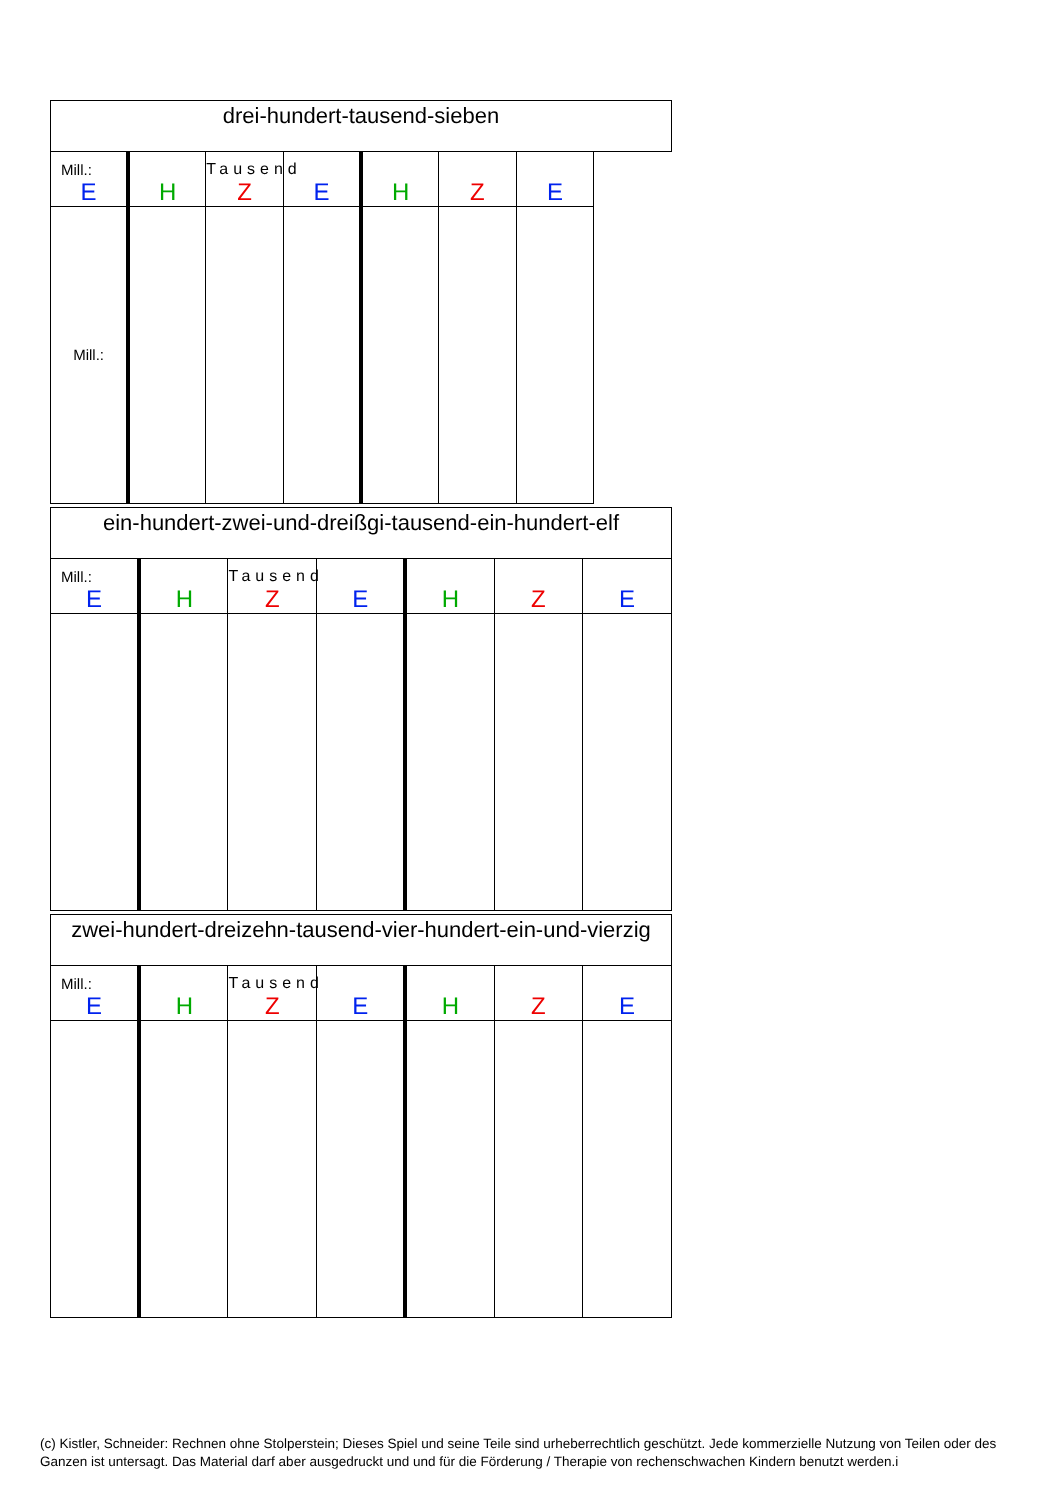| drei-hundert-tausend-sieben | | | | | | | |
| Mill.: E | H | Tausend Z | E | H | Z | E | |
| Mill.: | | | | | | | |
| ein-hundert-zwei-und-dreißgi-tausend-ein-hundert-elf | | | | | | |
| Mill.: E | H | Tausend Z | E | H | Z | E |
| zwei-hundert-dreizehn-tausend-vier-hundert-ein-und-vierzig | | | | | | |
| Mill.: E | H | Tausend Z | E | H | Z | E |
(c) Kistler, Schneider: Rechnen ohne Stolperstein; Dieses Spiel und seine Teile sind urheberrechtlich geschützt. Jede kommerzielle Nutzung von Teilen oder des Ganzen ist untersagt. Das Material darf aber ausgedruckt und und für die Förderung / Therapie von rechenschwachen Kindern benutzt werden.i